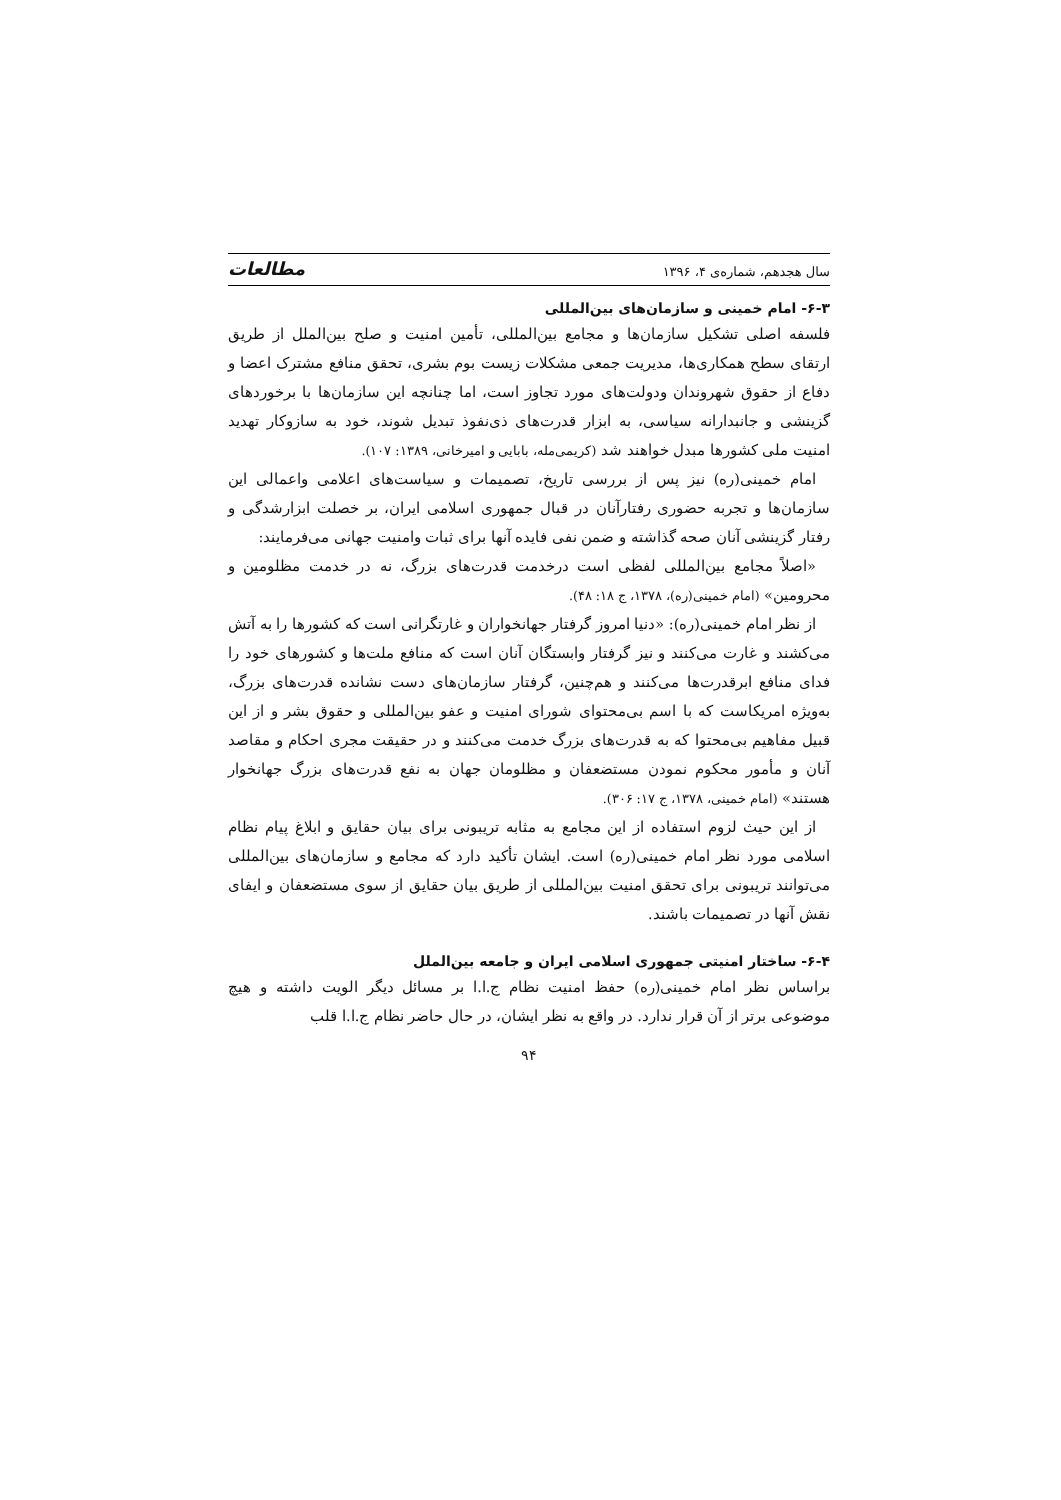سال هجدهم، شماره‌ی ۴، ۱۳۹۶ مطالعات
۶-۳- امام خمینی و سازمان‌های بین‌المللی
فلسفه اصلی تشکیل سازمان‌ها و مجامع بین‌المللی، تأمین امنیت و صلح بین‌الملل از طریق ارتقای سطح همکاری‌ها، مدیریت جمعی مشکلات زیست بوم بشری، تحقق منافع مشترک اعضا و دفاع از حقوق شهروندان ودولت‌های مورد تجاوز است، اما چنانچه این سازمان‌ها با برخوردهای گزینشی و جانبدارانه سیاسی، به ابزار قدرت‌های ذی‌نفوذ تبدیل شوند، خود به سازوکار تهدید امنیت ملی کشورها مبدل خواهند شد (کریمی‌مله، بابایی و امیرخانی، ۱۳۸۹: ۱۰۷).
امام خمینی(ره) نیز پس از بررسی تاریخ، تصمیمات و سیاست‌های اعلامی واعمالی این سازمان‌ها و تجربه حضوری رفتارآنان در قبال جمهوری اسلامی ایران، بر خصلت ابزارشدگی و رفتار گزینشی آنان صحه گذاشته و ضمن نفی فایده آنها برای ثبات وامنیت جهانی می‌فرمایند:
«اصلاً مجامع بین‌المللی لفظی است درخدمت قدرت‌های بزرگ، نه در خدمت مظلومین و محرومین» (امام خمینی(ره)، ۱۳۷۸، ج ۱۸: ۴۸).
از نظر امام خمینی(ره): «دنیا امروز گرفتار جهانخواران و غارتگرانی است که کشورها را به آتش می‌کشند و غارت می‌کنند و نیز گرفتار وابستگان آنان است که منافع ملت‌ها و کشورهای خود را فدای منافع ابرقدرت‌ها می‌کنند و هم‌چنین، گرفتار سازمان‌های دست نشانده قدرت‌های بزرگ، به‌ویژه امریکاست که با اسم بی‌محتوای شورای امنیت و عفو بین‌المللی و حقوق بشر و از این قبیل مفاهیم بی‌محتوا که به قدرت‌های بزرگ خدمت می‌کنند و در حقیقت مجری احکام و مقاصد آنان و مأمور محکوم نمودن مستضعفان و مظلومان جهان به نفع قدرت‌های بزرگ جهانخوار هستند» (امام خمینی، ۱۳۷۸، ج ۱۷: ۳۰۶).
از این حیث لزوم استفاده از این مجامع به مثابه تریبونی برای بیان حقایق و ابلاغ پیام نظام اسلامی مورد نظر امام خمینی(ره) است. ایشان تأکید دارد که مجامع و سازمان‌های بین‌المللی می‌توانند تریبونی برای تحقق امنیت بین‌المللی از طریق بیان حقایق از سوی مستضعفان و ایفای نقش آنها در تصمیمات باشند.
۶-۴- ساختار امنیتی جمهوری اسلامی ایران و جامعه بین‌الملل
براساس نظر امام خمینی(ره) حفظ امنیت نظام ج.ا.ا بر مسائل دیگر الویت داشته و هیچ موضوعی برتر از آن قرار ندارد. در واقع به نظر ایشان، در حال حاضر نظام ج.ا.ا قلب
۹۴